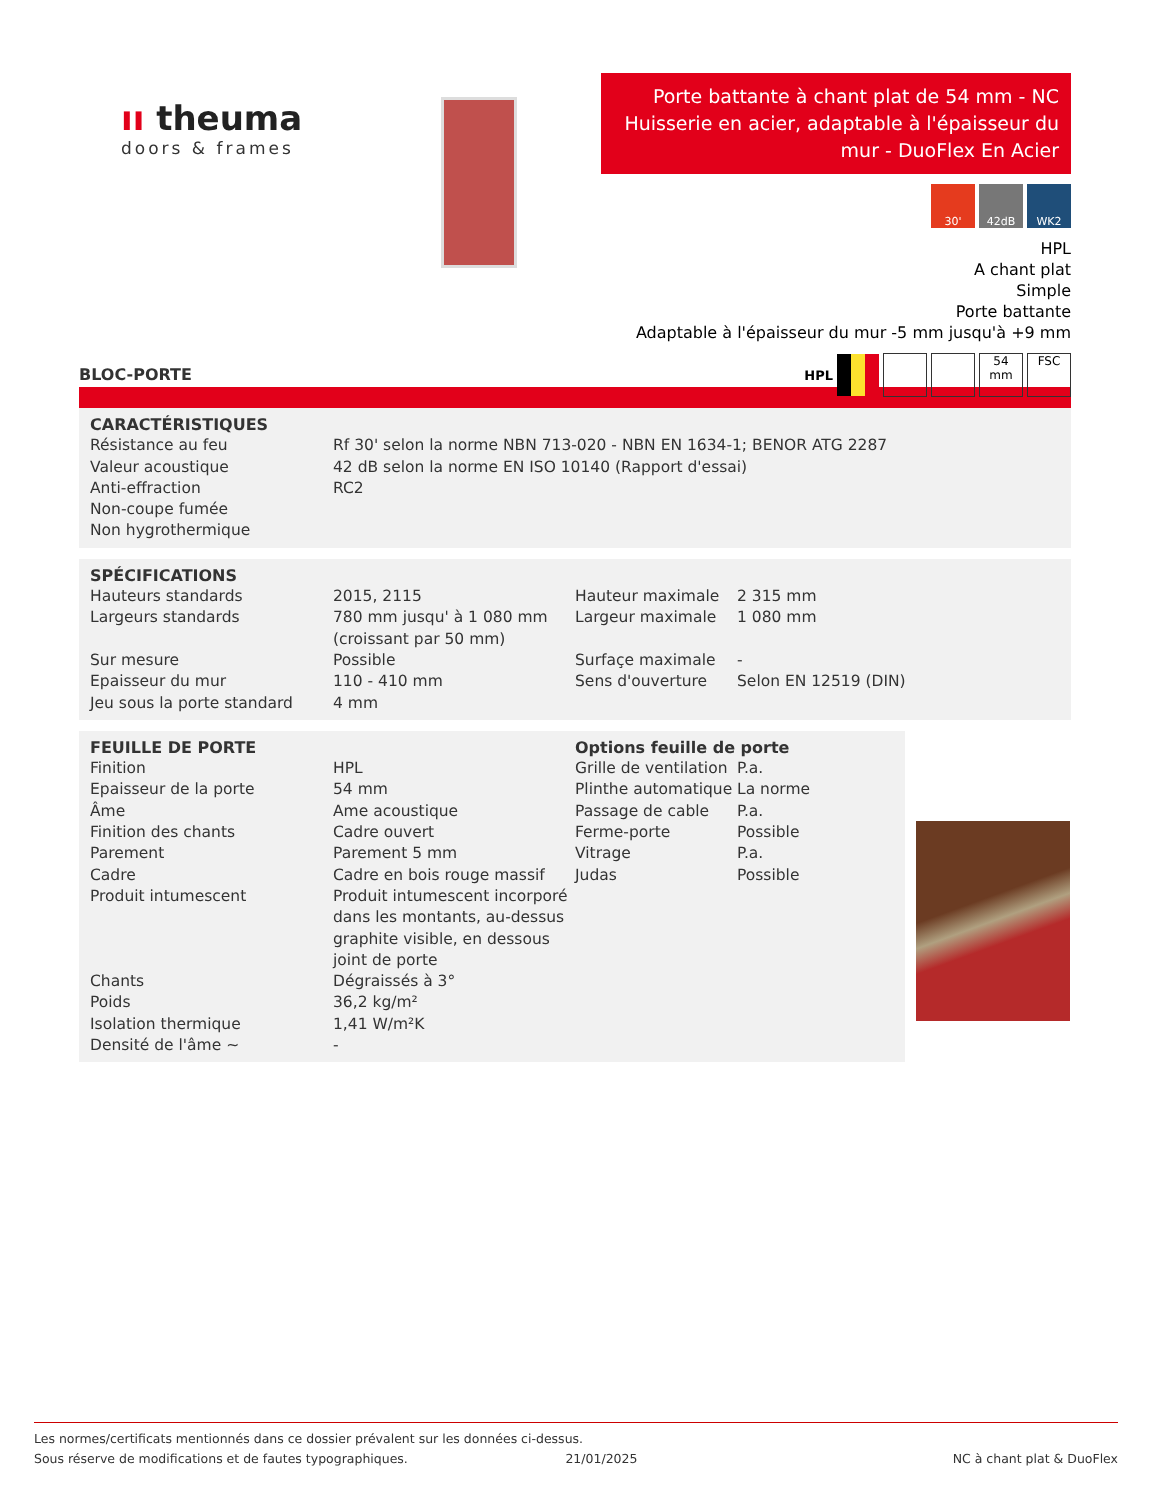ıı theuma
doors & frames
Porte battante à chant plat de 54 mm - NC Huisserie en acier, adaptable à l'épaisseur du mur - DuoFlex En Acier
30' 42dB WK2
HPL
A chant plat
Simple
Porte battante
Adaptable à l'épaisseur du mur -5 mm jusqu'à +9 mm
HPL 54
mm FSC
BLOC-PORTE
CARACTÉRISTIQUES
| Résistance au feu | Rf 30' selon la norme NBN 713-020 - NBN EN 1634-1; BENOR ATG 2287 |
| Valeur acoustique | 42 dB selon la norme EN ISO 10140 (Rapport d'essai) |
| Anti-effraction | RC2 |
| Non-coupe fumée | |
| Non hygrothermique | |
SPÉCIFICATIONS
| Hauteurs standards | 2015, 2115 | Hauteur maximale | 2 315 mm |
| Largeurs standards | 780 mm jusqu' à 1 080 mm (croissant par 50 mm) | Largeur maximale | 1 080 mm |
| Sur mesure | Possible | Surfaçe maximale | - |
| Epaisseur du mur | 110 - 410 mm | Sens d'ouverture | Selon EN 12519 (DIN) |
| Jeu sous la porte standard | 4 mm | | |
| FEUILLE DE PORTE | | Options feuille de porte | |
| Finition | HPL | Grille de ventilation | P.a. |
| Epaisseur de la porte | 54 mm | Plinthe automatique | La norme |
| Âme | Ame acoustique | Passage de cable | P.a. |
| Finition des chants | Cadre ouvert | Ferme-porte | Possible |
| Parement | Parement 5 mm | Vitrage | P.a. |
| Cadre | Cadre en bois rouge massif | Judas | Possible |
| Produit intumescent | Produit intumescent incorporé dans les montants, au-dessus graphite visible, en dessous joint de porte | | |
| Chants | Dégraissés à 3° | | |
| Poids | 36,2 kg/m² | | |
| Isolation thermique | 1,41 W/m²K | | |
| Densité de l'âme ~ | - | | |
Les normes/certificats mentionnés dans ce dossier prévalent sur les données ci-dessus.
Sous réserve de modifications et de fautes typographiques. 21/01/2025 NC à chant plat & DuoFlex